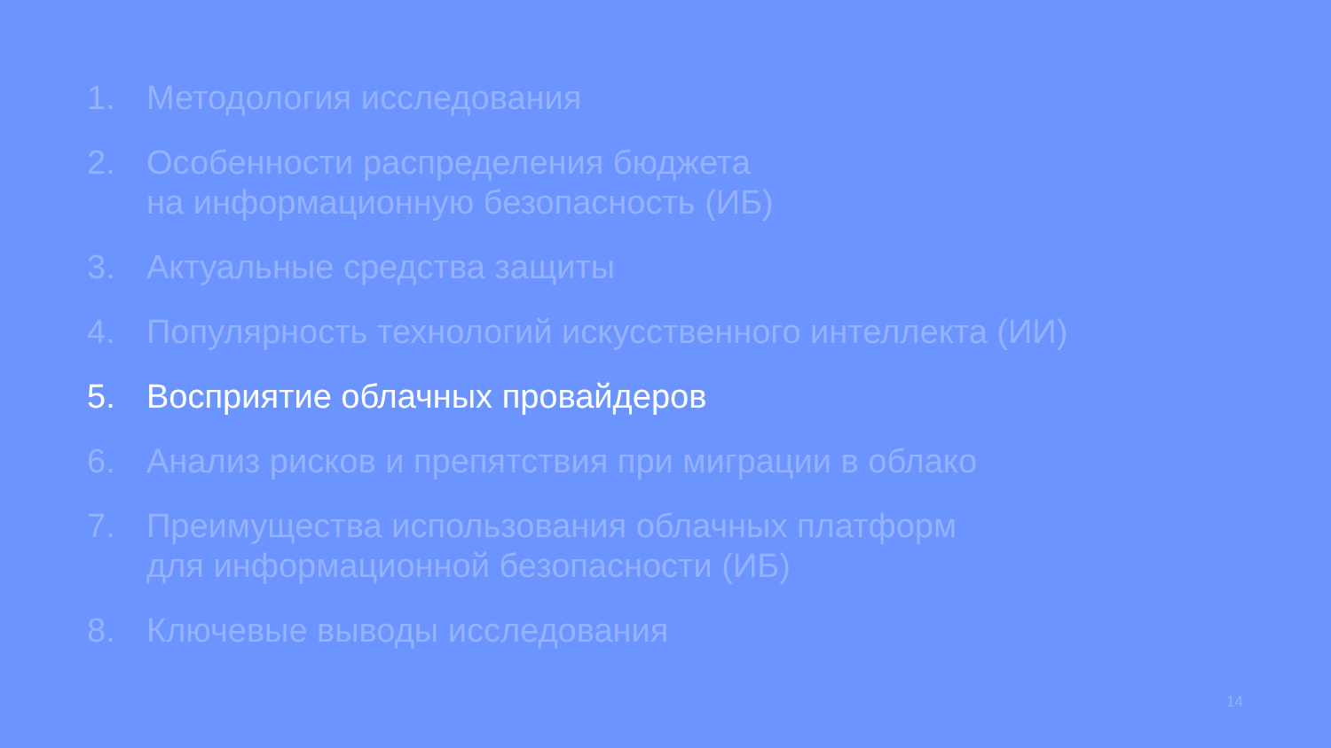1. Методология исследования
2. Особенности распределения бюджета
на информационную безопасность (ИБ)
3. Актуальные средства защиты
4. Популярность технологий искусственного интеллекта (ИИ)
5. Восприятие облачных провайдеров
6. Анализ рисков и препятствия при миграции в облако
7. Преимущества использования облачных платформ
для информационной безопасности (ИБ)
8. Ключевые выводы исследования
14